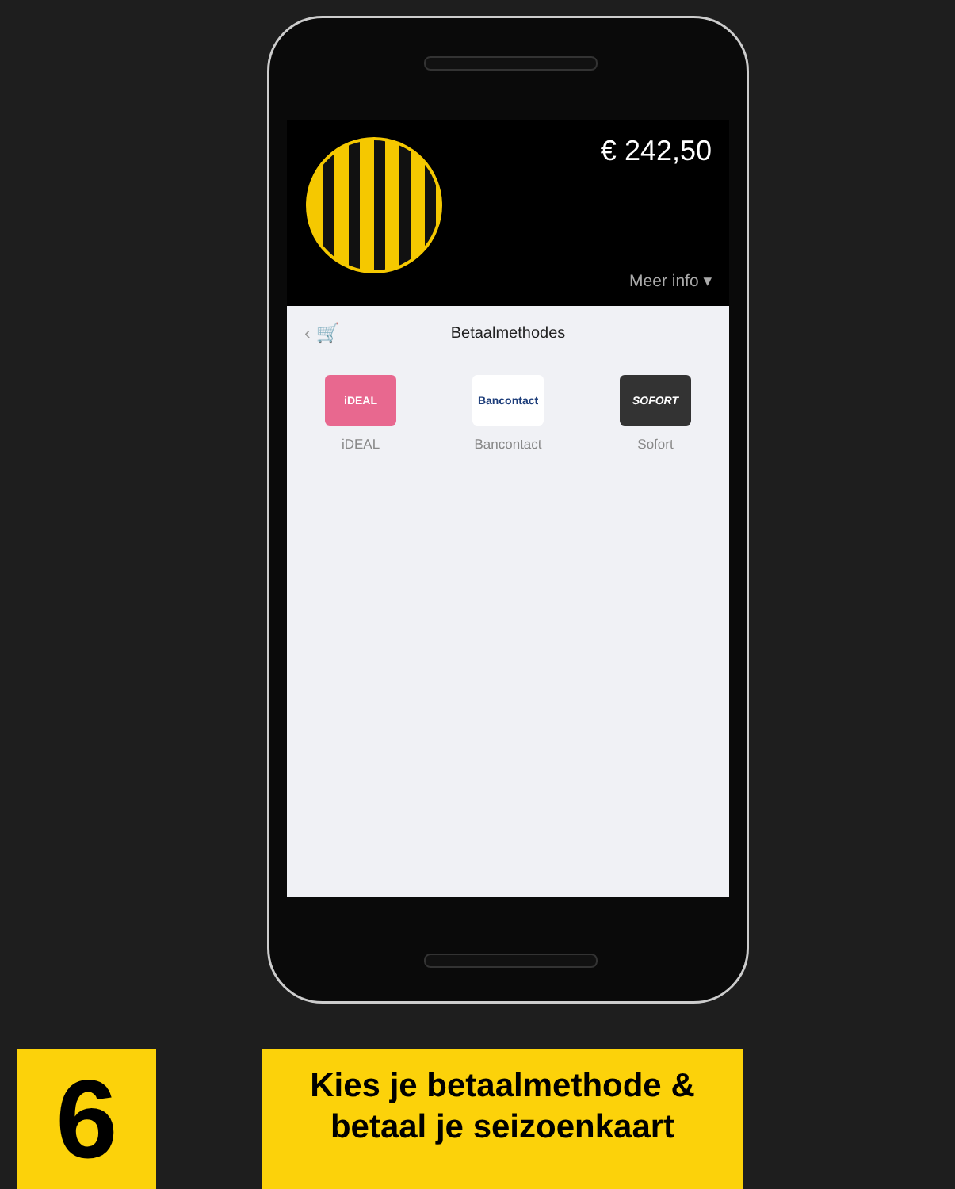€ 242,50
Meer info ▾
‹ 🛒 Betaalmethodes
iDEAL
iDEAL
Bancontact
Bancontact
SOFORT
Sofort
6
Kies je betaalmethode & betaal je seizoenkaart